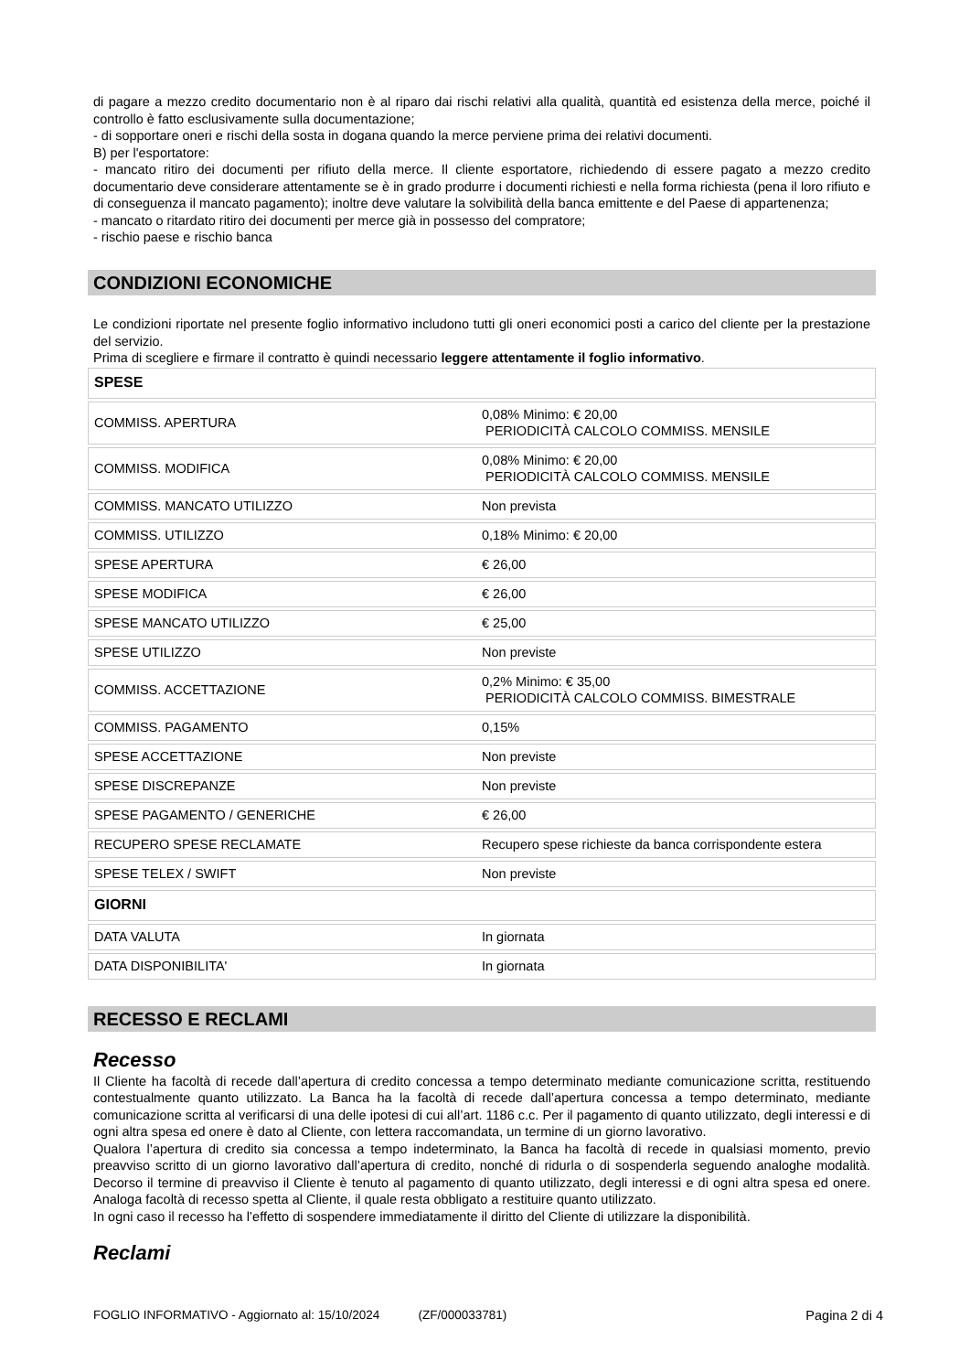di pagare a mezzo credito documentario non è al riparo dai rischi relativi alla qualità, quantità ed esistenza della merce, poiché il controllo è fatto esclusivamente sulla documentazione;
- di sopportare oneri e rischi della sosta in dogana quando la merce perviene prima dei relativi documenti.
B) per l'esportatore:
- mancato ritiro dei documenti per rifiuto della merce. Il cliente esportatore, richiedendo di essere pagato a mezzo credito documentario deve considerare attentamente se è in grado produrre i documenti richiesti e nella forma richiesta (pena il loro rifiuto e di conseguenza il mancato pagamento); inoltre deve valutare la solvibilità della banca emittente e del Paese di appartenenza;
- mancato o ritardato ritiro dei documenti per merce già in possesso del compratore;
- rischio paese e rischio banca
CONDIZIONI ECONOMICHE
Le condizioni riportate nel presente foglio informativo includono tutti gli oneri economici posti a carico del cliente per la prestazione del servizio.
Prima di scegliere e firmare il contratto è quindi necessario leggere attentamente il foglio informativo.
| SPESE | |
| COMMISS. APERTURA | 0,08% Minimo: € 20,00 PERIODICITÀ CALCOLO COMMISS. MENSILE |
| COMMISS. MODIFICA | 0,08% Minimo: € 20,00 PERIODICITÀ CALCOLO COMMISS. MENSILE |
| COMMISS. MANCATO UTILIZZO | Non prevista |
| COMMISS. UTILIZZO | 0,18% Minimo: € 20,00 |
| SPESE APERTURA | € 26,00 |
| SPESE MODIFICA | € 26,00 |
| SPESE MANCATO UTILIZZO | € 25,00 |
| SPESE UTILIZZO | Non previste |
| COMMISS. ACCETTAZIONE | 0,2% Minimo: € 35,00 PERIODICITÀ CALCOLO COMMISS. BIMESTRALE |
| COMMISS. PAGAMENTO | 0,15% |
| SPESE ACCETTAZIONE | Non previste |
| SPESE DISCREPANZE | Non previste |
| SPESE PAGAMENTO / GENERICHE | € 26,00 |
| RECUPERO SPESE RECLAMATE | Recupero spese richieste da banca corrispondente estera |
| SPESE TELEX / SWIFT | Non previste |
| GIORNI | |
| DATA VALUTA | In giornata |
| DATA DISPONIBILITA' | In giornata |
RECESSO E RECLAMI
Recesso
Il Cliente ha facoltà di recede dall’apertura di credito concessa a tempo determinato mediante comunicazione scritta, restituendo contestualmente quanto utilizzato. La Banca ha la facoltà di recede dall’apertura concessa a tempo determinato, mediante comunicazione scritta al verificarsi di una delle ipotesi di cui all’art. 1186 c.c. Per il pagamento di quanto utilizzato, degli interessi e di ogni altra spesa ed onere è dato al Cliente, con lettera raccomandata, un termine di un giorno lavorativo.
Qualora l’apertura di credito sia concessa a tempo indeterminato, la Banca ha facoltà di recede in qualsiasi momento, previo preavviso scritto di un giorno lavorativo dall’apertura di credito, nonché di ridurla o di sospenderla seguendo analoghe modalità. Decorso il termine di preavviso il Cliente è tenuto al pagamento di quanto utilizzato, degli interessi e di ogni altra spesa ed onere. Analoga facoltà di recesso spetta al Cliente, il quale resta obbligato a restituire quanto utilizzato.
In ogni caso il recesso ha l’effetto di sospendere immediatamente il diritto del Cliente di utilizzare la disponibilità.
Reclami
FOGLIO INFORMATIVO - Aggiornato al: 15/10/2024 (ZF/000033781) Pagina 2 di 4